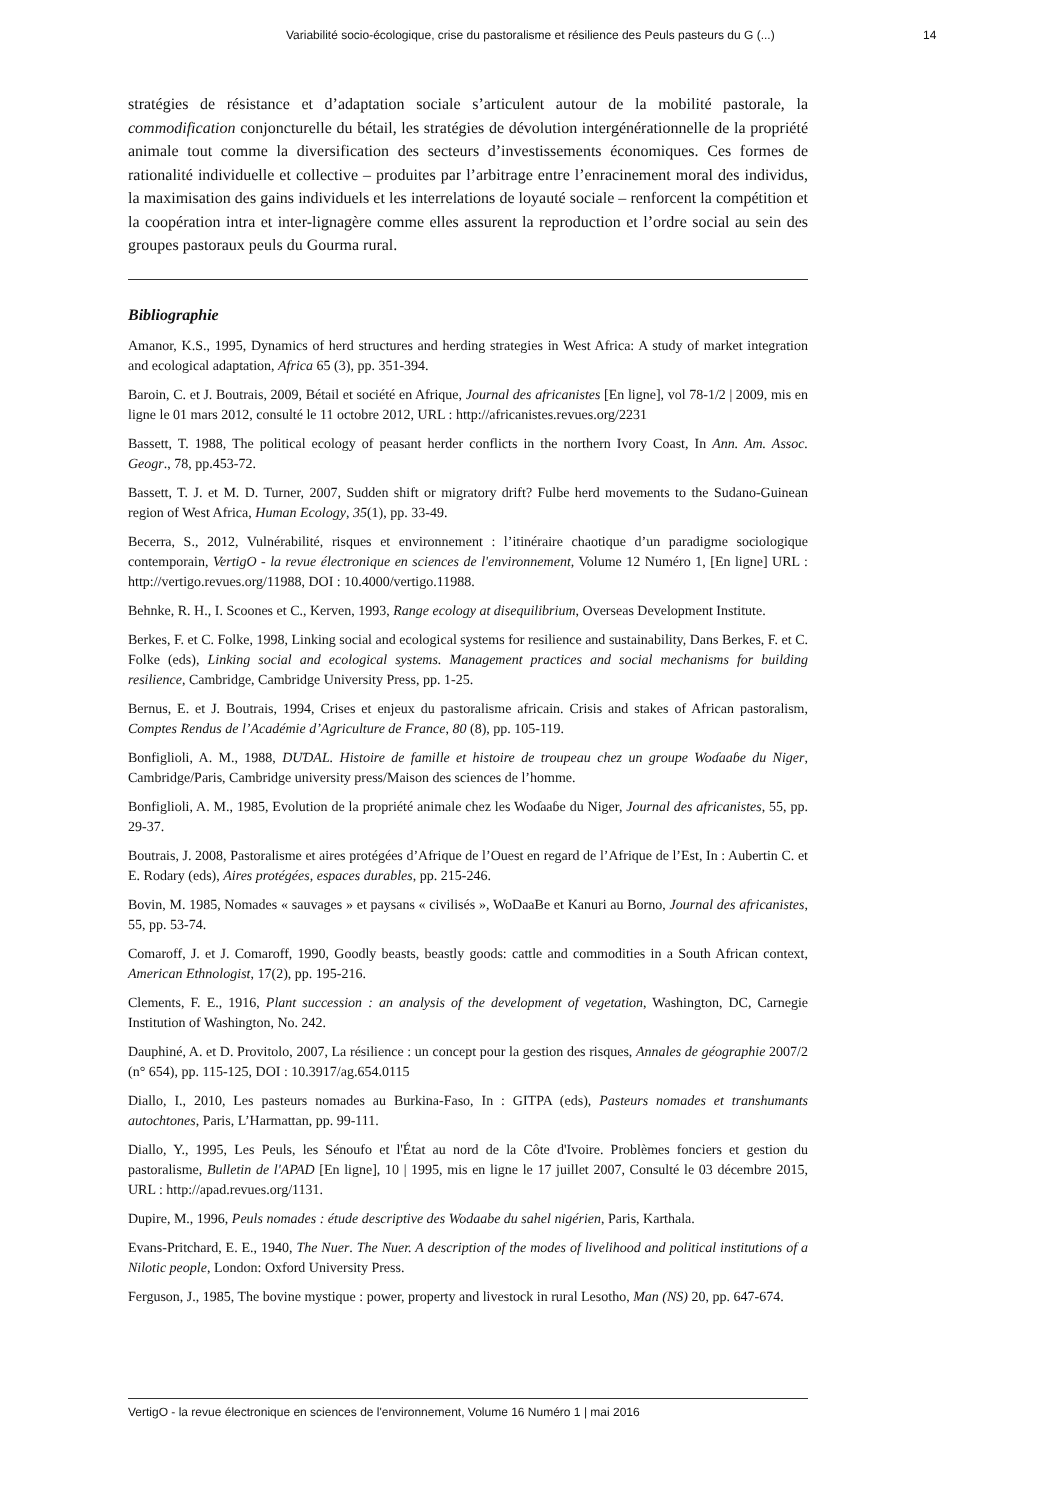Variabilité socio-écologique, crise du pastoralisme et résilience des Peuls pasteurs du G (...) 14
stratégies de résistance et d’adaptation sociale s’articulent autour de la mobilité pastorale, la commodification conjoncturelle du bétail, les stratégies de dévolution intergénérationnelle de la propriété animale tout comme la diversification des secteurs d’investissements économiques. Ces formes de rationalité individuelle et collective – produites par l’arbitrage entre l’enracinement moral des individus, la maximisation des gains individuels et les interrelations de loyauté sociale – renforcent la compétition et la coopération intra et inter-lignagère comme elles assurent la reproduction et l’ordre social au sein des groupes pastoraux peuls du Gourma rural.
Bibliographie
Amanor, K.S., 1995, Dynamics of herd structures and herding strategies in West Africa: A study of market integration and ecological adaptation, Africa 65 (3), pp. 351-394.
Baroin, C. et J. Boutrais, 2009, Bétail et société en Afrique, Journal des africanistes [En ligne], vol 78-1/2 | 2009, mis en ligne le 01 mars 2012, consulté le 11 octobre 2012, URL : http://africanistes.revues.org/2231
Bassett, T. 1988, The political ecology of peasant herder conflicts in the northern Ivory Coast, In Ann. Am. Assoc. Geogr., 78, pp.453-72.
Bassett, T. J. et M. D. Turner, 2007, Sudden shift or migratory drift? Fulbe herd movements to the Sudano-Guinean region of West Africa, Human Ecology, 35(1), pp. 33-49.
Becerra, S., 2012, Vulnérabilité, risques et environnement : l’itinéraire chaotique d’un paradigme sociologique contemporain, VertigO - la revue électronique en sciences de l'environnement, Volume 12 Numéro 1, [En ligne] URL : http://vertigo.revues.org/11988, DOI : 10.4000/vertigo.11988.
Behnke, R. H., I. Scoones et C., Kerven, 1993, Range ecology at disequilibrium, Overseas Development Institute.
Berkes, F. et C. Folke, 1998, Linking social and ecological systems for resilience and sustainability, Dans Berkes, F. et C. Folke (eds), Linking social and ecological systems. Management practices and social mechanisms for building resilience, Cambridge, Cambridge University Press, pp. 1-25.
Bernus, E. et J. Boutrais, 1994, Crises et enjeux du pastoralisme africain. Crisis and stakes of African pastoralism, Comptes Rendus de l’Académie d’Agriculture de France, 80 (8), pp. 105-119.
Bonfiglioli, A. M., 1988, DUƊAL. Histoire de famille et histoire de troupeau chez un groupe Woɗaaɓe du Niger, Cambridge/Paris, Cambridge university press/Maison des sciences de l’homme.
Bonfiglioli, A. M., 1985, Evolution de la propriété animale chez les Woɗaaɓe du Niger, Journal des africanistes, 55, pp. 29-37.
Boutrais, J. 2008, Pastoralisme et aires protégées d’Afrique de l’Ouest en regard de l’Afrique de l’Est, In : Aubertin C. et E. Rodary (eds), Aires protégées, espaces durables, pp. 215-246.
Bovin, M. 1985, Nomades « sauvages » et paysans « civilisés », WoDaaBe et Kanuri au Borno, Journal des africanistes, 55, pp. 53-74.
Comaroff, J. et J. Comaroff, 1990, Goodly beasts, beastly goods: cattle and commodities in a South African context, American Ethnologist, 17(2), pp. 195-216.
Clements, F. E., 1916, Plant succession : an analysis of the development of vegetation, Washington, DC, Carnegie Institution of Washington, No. 242.
Dauphiné, A. et D. Provitolo, 2007, La résilience : un concept pour la gestion des risques, Annales de géographie 2007/2 (n° 654), pp. 115-125, DOI : 10.3917/ag.654.0115
Diallo, I., 2010, Les pasteurs nomades au Burkina-Faso, In : GITPA (eds), Pasteurs nomades et transhumants autochtones, Paris, L’Harmattan, pp. 99-111.
Diallo, Y., 1995, Les Peuls, les Sénoufo et l'État au nord de la Côte d'Ivoire. Problèmes fonciers et gestion du pastoralisme, Bulletin de l'APAD [En ligne], 10 | 1995, mis en ligne le 17 juillet 2007, Consulté le 03 décembre 2015, URL : http://apad.revues.org/1131.
Dupire, M., 1996, Peuls nomades : étude descriptive des Wodaabe du sahel nigérien, Paris, Karthala.
Evans-Pritchard, E. E., 1940, The Nuer. The Nuer. A description of the modes of livelihood and political institutions of a Nilotic people, London: Oxford University Press.
Ferguson, J., 1985, The bovine mystique : power, property and livestock in rural Lesotho, Man (NS) 20, pp. 647-674.
VertigO - la revue électronique en sciences de l'environnement, Volume 16 Numéro 1 | mai 2016